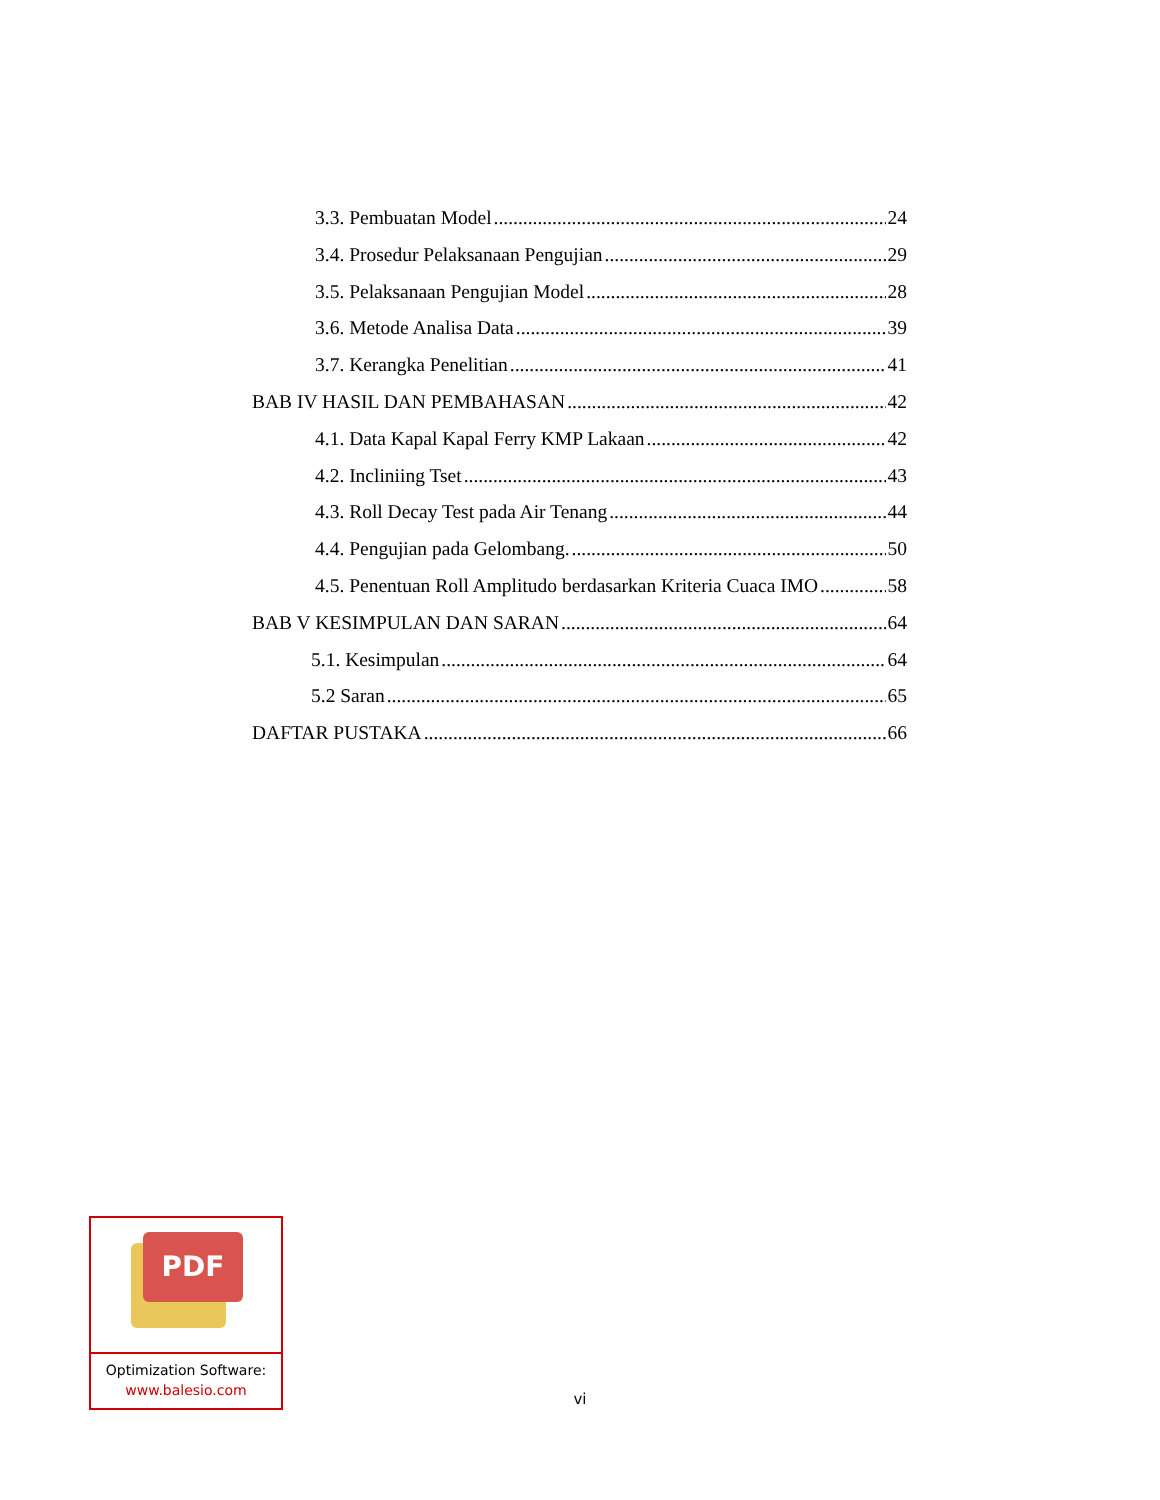3.3. Pembuatan Model 24
3.4. Prosedur Pelaksanaan Pengujian 29
3.5. Pelaksanaan Pengujian Model 28
3.6. Metode Analisa Data 39
3.7. Kerangka Penelitian 41
BAB IV HASIL DAN PEMBAHASAN 42
4.1. Data Kapal Kapal Ferry KMP Lakaan 42
4.2. Incliniing Tset 43
4.3. Roll Decay Test pada Air Tenang 44
4.4. Pengujian pada Gelombang. 50
4.5. Penentuan Roll Amplitudo berdasarkan Kriteria Cuaca IMO 58
BAB V KESIMPULAN DAN SARAN 64
5.1. Kesimpulan 64
5.2 Saran 65
DAFTAR PUSTAKA 66
PDF
Optimization Software:
www.balesio.com
vi